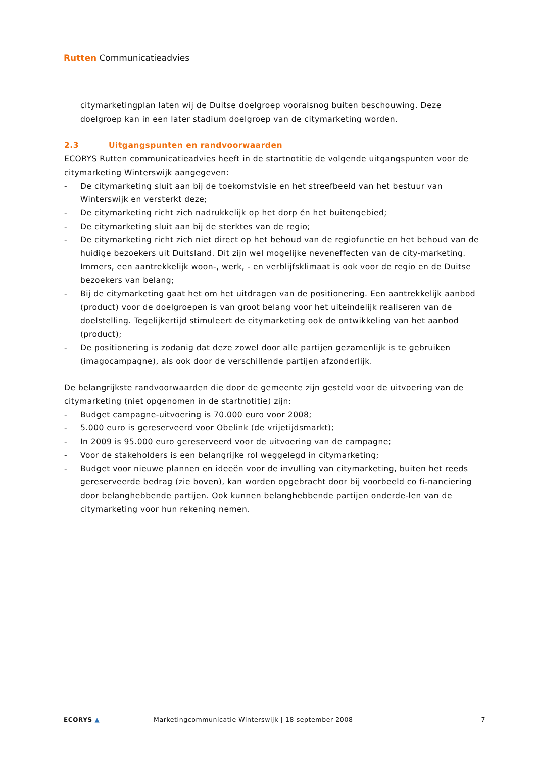Rutten Communicatieadvies
citymarketingplan laten wij de Duitse doelgroep vooralsnog buiten beschouwing. Deze doelgroep kan in een later stadium doelgroep van de citymarketing worden.
2.3 Uitgangspunten en randvoorwaarden
ECORYS Rutten communicatieadvies heeft in de startnotitie de volgende uitgangspunten voor de citymarketing Winterswijk aangegeven:
- De citymarketing sluit aan bij de toekomstvisie en het streefbeeld van het bestuur van Winterswijk en versterkt deze;
- De citymarketing richt zich nadrukkelijk op het dorp én het buitengebied;
- De citymarketing sluit aan bij de sterktes van de regio;
- De citymarketing richt zich niet direct op het behoud van de regiofunctie en het behoud van de huidige bezoekers uit Duitsland. Dit zijn wel mogelijke neveneffecten van de city-marketing. Immers, een aantrekkelijk woon-, werk, - en verblijfsklimaat is ook voor de regio en de Duitse bezoekers van belang;
- Bij de citymarketing gaat het om het uitdragen van de positionering. Een aantrekkelijk aanbod (product) voor de doelgroepen is van groot belang voor het uiteindelijk realiseren van de doelstelling. Tegelijkertijd stimuleert de citymarketing ook de ontwikkeling van het aanbod (product);
- De positionering is zodanig dat deze zowel door alle partijen gezamenlijk is te gebruiken (imagocampagne), als ook door de verschillende partijen afzonderlijk.
De belangrijkste randvoorwaarden die door de gemeente zijn gesteld voor de uitvoering van de citymarketing (niet opgenomen in de startnotitie) zijn:
- Budget campagne-uitvoering is 70.000 euro voor 2008;
- 5.000 euro is gereserveerd voor Obelink (de vrijetijdsmarkt);
- In 2009 is 95.000 euro gereserveerd voor de uitvoering van de campagne;
- Voor de stakeholders is een belangrijke rol weggelegd in citymarketing;
- Budget voor nieuwe plannen en ideeën voor de invulling van citymarketing, buiten het reeds gereserveerde bedrag (zie boven), kan worden opgebracht door bij voorbeeld co fi-nanciering door belanghebbende partijen. Ook kunnen belanghebbende partijen onderde-len van de citymarketing voor hun rekening nemen.
ECORYS ▲ Marketingcommunicatie Winterswijk | 18 september 2008 7